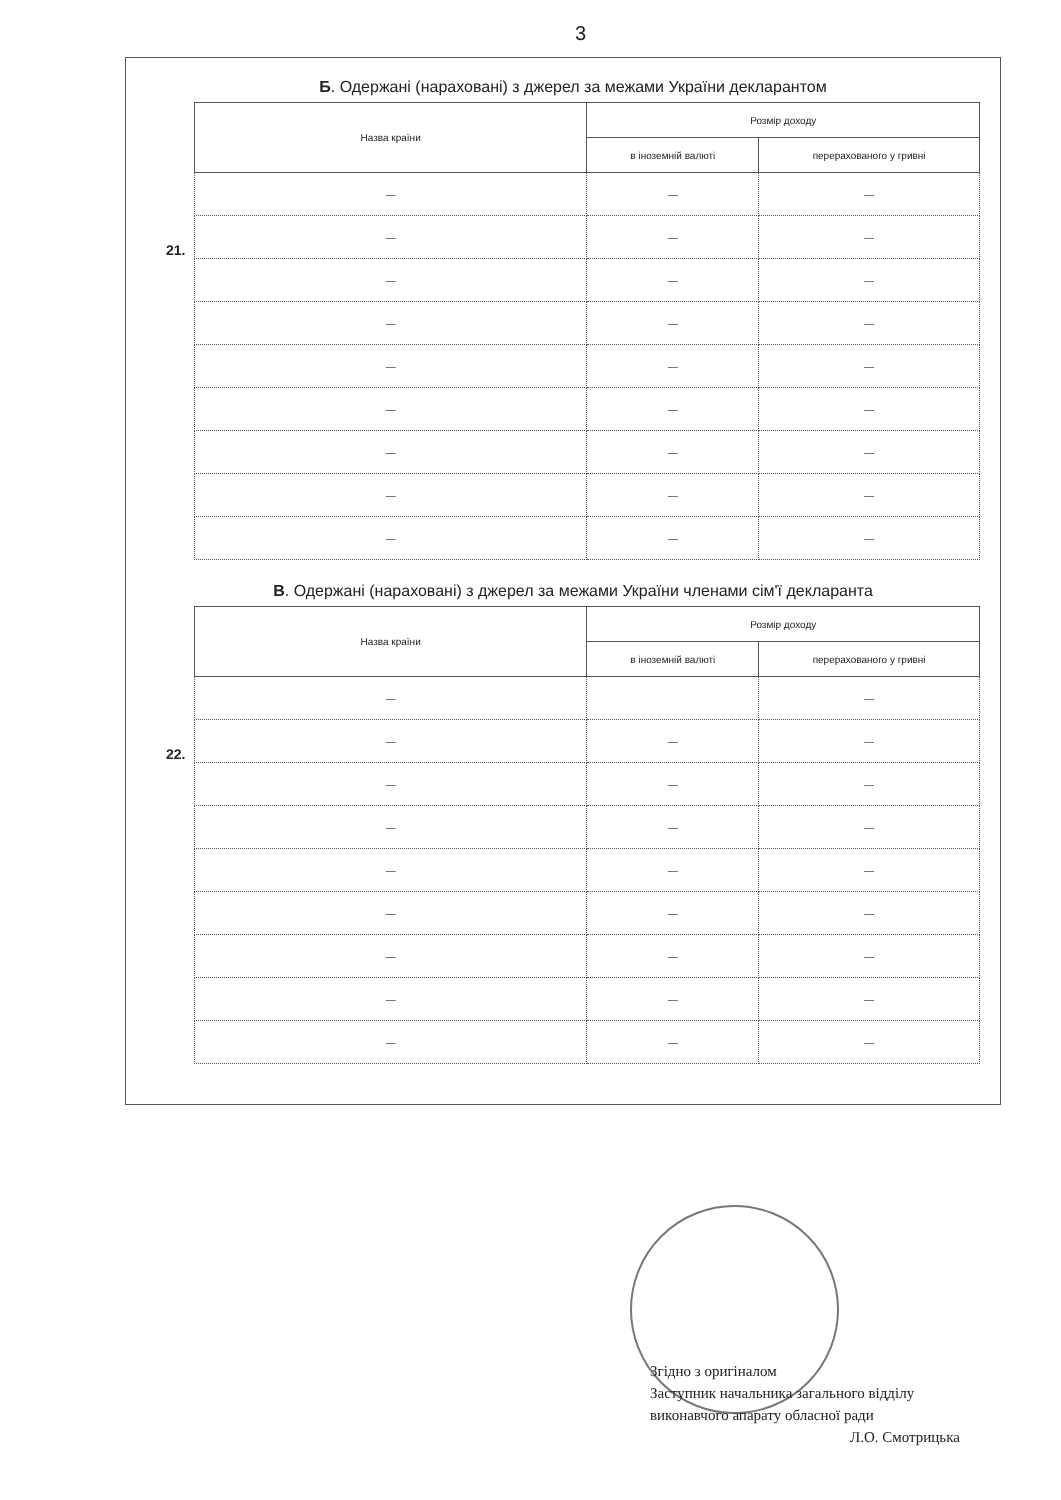3
Б. Одержані (нараховані) з джерел за межами України декларантом
21.
| Назва країни | Розмір доходу | |
| --- | --- | --- |
| | в іноземній валюті | перерахованого у гривні |
| — | — | — |
| — | — | — |
| — | — | — |
| — | — | — |
| — | — | — |
| — | — | — |
| — | — | — |
| — | — | — |
| — | — | — |
В. Одержані (нараховані) з джерел за межами України членами сім'ї декларанта
22.
| Назва країни | Розмір доходу | |
| --- | --- | --- |
| | в іноземній валюті | перерахованого у гривні |
| — | | — |
| — | — | — |
| — | — | — |
| — | — | — |
| — | — | — |
| — | — | — |
| — | — | — |
| — | — | — |
| — | — | — |
Згідно з оригіналом
Заступник начальника загального відділу
виконавчого апарату обласної ради
Л.О. Смотрицька